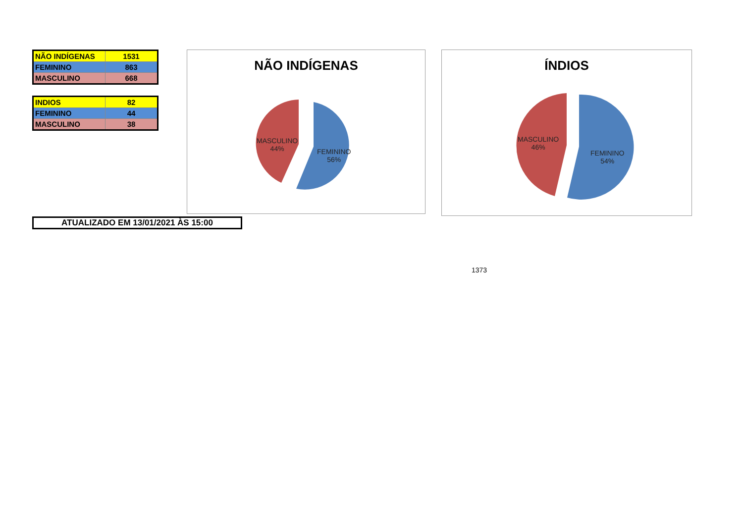| NÃO INDÍGENAS | 1531 |
| FEMININO | 863 |
| MASCULINO | 668 |
| INDIOS | 82 |
| FEMININO | 44 |
| MASCULINO | 38 |
NÃO INDÍGENAS
MASCULINO
44%
FEMININO
56%
ÍNDIOS
MASCULINO
46%
FEMININO
54%
ATUALIZADO EM 13/01/2021 ÀS 15:00
1373